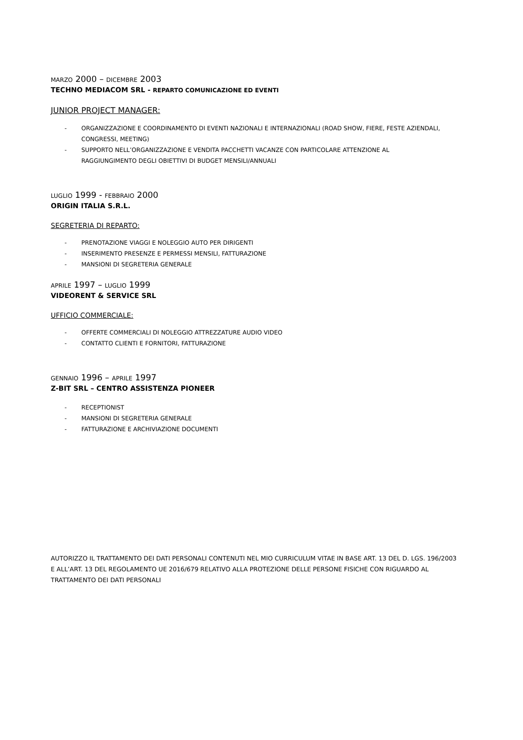MARZO 2000 – DICEMBRE 2003
TECHNO MEDIACOM SRL - REPARTO COMUNICAZIONE ED EVENTI
JUNIOR PROJECT MANAGER:
- ORGANIZZAZIONE E COORDINAMENTO DI EVENTI NAZIONALI E INTERNAZIONALI (ROAD SHOW, FIERE, FESTE AZIENDALI, CONGRESSI, MEETING)
- SUPPORTO NELL’ORGANIZZAZIONE E VENDITA PACCHETTI VACANZE CON PARTICOLARE ATTENZIONE AL RAGGIUNGIMENTO DEGLI OBIETTIVI DI BUDGET MENSILI/ANNUALI
LUGLIO 1999 - FEBBRAIO 2000
ORIGIN ITALIA S.R.L.
SEGRETERIA DI REPARTO:
- PRENOTAZIONE VIAGGI E NOLEGGIO AUTO PER DIRIGENTI
- INSERIMENTO PRESENZE E PERMESSI MENSILI, FATTURAZIONE
- MANSIONI DI SEGRETERIA GENERALE
APRILE 1997 – LUGLIO 1999
VIDEORENT & SERVICE SRL
UFFICIO COMMERCIALE:
- OFFERTE COMMERCIALI DI NOLEGGIO ATTREZZATURE AUDIO VIDEO
- CONTATTO CLIENTI E FORNITORI, FATTURAZIONE
GENNAIO 1996 – APRILE 1997
Z-BIT SRL – CENTRO ASSISTENZA PIONEER
- RECEPTIONIST
- MANSIONI DI SEGRETERIA GENERALE
- FATTURAZIONE E ARCHIVIAZIONE DOCUMENTI
AUTORIZZO IL TRATTAMENTO DEI DATI PERSONALI CONTENUTI NEL MIO CURRICULUM VITAE IN BASE ART. 13 DEL D. LGS. 196/2003 E ALL’ART. 13 DEL REGOLAMENTO UE 2016/679 RELATIVO ALLA PROTEZIONE DELLE PERSONE FISICHE CON RIGUARDO AL TRATTAMENTO DEI DATI PERSONALI